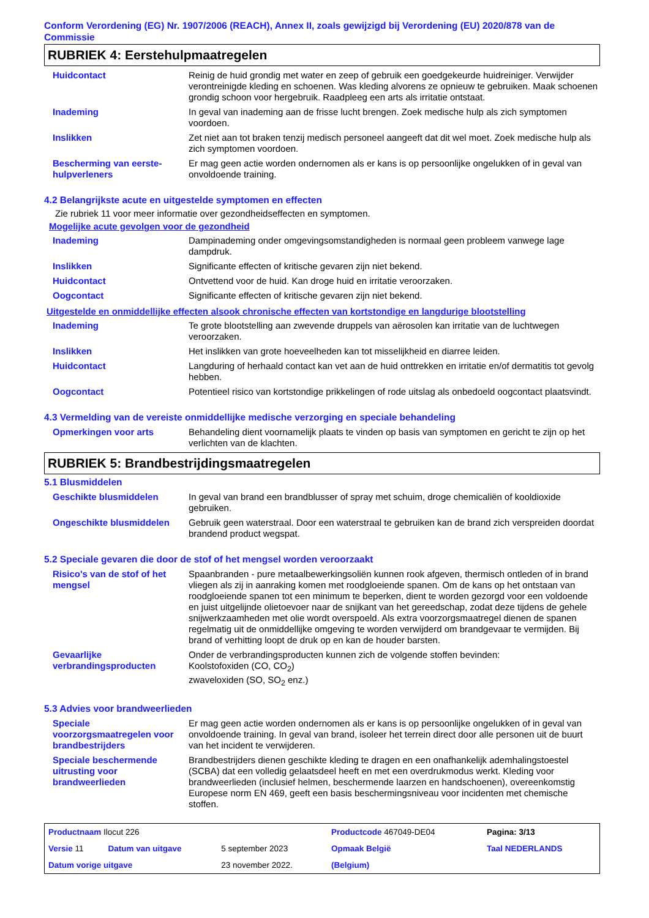Conform Verordening (EG) Nr. 1907/2006 (REACH), Annex II, zoals gewijzigd bij Verordening (EU) 2020/878 van de Commissie
RUBRIEK 4: Eerstehulpmaatregelen
| Huidcontact | Reinig de huid grondig met water en zeep of gebruik een goedgekeurde huidreiniger. Verwijder verontreinigde kleding en schoenen. Was kleding alvorens ze opnieuw te gebruiken. Maak schoenen grondig schoon voor hergebruik. Raadpleeg een arts als irritatie ontstaat. |
| Inademing | In geval van inademing aan de frisse lucht brengen. Zoek medische hulp als zich symptomen voordoen. |
| Inslikken | Zet niet aan tot braken tenzij medisch personeel aangeeft dat dit wel moet. Zoek medische hulp als zich symptomen voordoen. |
| Bescherming van eerste-hulpverleners | Er mag geen actie worden ondernomen als er kans is op persoonlijke ongelukken of in geval van onvoldoende training. |
4.2 Belangrijkste acute en uitgestelde symptomen en effecten
Zie rubriek 11 voor meer informatie over gezondheidseffecten en symptomen.
Mogelijke acute gevolgen voor de gezondheid
| Inademing | Dampinademing onder omgevingsomstandigheden is normaal geen probleem vanwege lage dampdruk. |
| Inslikken | Significante effecten of kritische gevaren zijn niet bekend. |
| Huidcontact | Ontvettend voor de huid. Kan droge huid en irritatie veroorzaken. |
| Oogcontact | Significante effecten of kritische gevaren zijn niet bekend. |
Uitgestelde en onmiddellijke effecten alsook chronische effecten van kortstondige en langdurige blootstelling
| Inademing | Te grote blootstelling aan zwevende druppels van aërosolen kan irritatie van de luchtwegen veroorzaken. |
| Inslikken | Het inslikken van grote hoeveelheden kan tot misselijkheid en diarree leiden. |
| Huidcontact | Langduring of herhaald contact kan vet aan de huid onttrekken en irritatie en/of dermatitis tot gevolg hebben. |
| Oogcontact | Potentieel risico van kortstondige prikkelingen of rode uitslag als onbedoeld oogcontact plaatsvindt. |
4.3 Vermelding van de vereiste onmiddellijke medische verzorging en speciale behandeling
| Opmerkingen voor arts | Behandeling dient voornamelijk plaats te vinden op basis van symptomen en gericht te zijn op het verlichten van de klachten. |
RUBRIEK 5: Brandbestrijdingsmaatregelen
5.1 Blusmiddelen
| Geschikte blusmiddelen | In geval van brand een brandblusser of spray met schuim, droge chemicaliën of kooldioxide gebruiken. |
| Ongeschikte blusmiddelen | Gebruik geen waterstraal. Door een waterstraal te gebruiken kan de brand zich verspreiden doordat brandend product wegspat. |
5.2 Speciale gevaren die door de stof of het mengsel worden veroorzaakt
| Risico's van de stof of het mengsel | Spaanbranden - pure metaalbewerkingsoliën kunnen rook afgeven, thermisch ontleden of in brand vliegen als zij in aanraking komen met roodgloeiende spanen. Om de kans op het ontstaan van roodgloeiende spanen tot een minimum te beperken, dient te worden gezorgd voor een voldoende en juist uitgelijnde olietoevoer naar de snijkant van het gereedschap, zodat deze tijdens de gehele snijwerkzaamheden met olie wordt overspoeld. Als extra voorzorgsmaatregel dienen de spanen regelmatig uit de onmiddellijke omgeving te worden verwijderd om brandgevaar te vermijden. Bij brand of verhitting loopt de druk op en kan de houder barsten. |
| Gevaarlijke verbrandingsproducten | Onder de verbrandingsproducten kunnen zich de volgende stoffen bevinden: Koolstofoxiden (CO, CO<sub>2</sub>) zwaveloxiden (SO, SO<sub>2</sub> enz.) |
5.3 Advies voor brandweerlieden
| Speciale voorzorgsmaatregelen voor brandbestrijders | Er mag geen actie worden ondernomen als er kans is op persoonlijke ongelukken of in geval van onvoldoende training. In geval van brand, isoleer het terrein direct door alle personen uit de buurt van het incident te verwijderen. |
| Speciale beschermende uitrusting voor brandweerlieden | Brandbestrijders dienen geschikte kleding te dragen en een onafhankelijk ademhalingstoestel (SCBA) dat een volledig gelaatsdeel heeft en met een overdrukmodus werkt. Kleding voor brandweerlieden (inclusief helmen, beschermende laarzen en handschoenen), overeenkomstig Europese norm EN 469, geeft een basis beschermingsniveau voor incidenten met chemische stoffen. |
| Productnaam Ilocut 226 | | | Productcode 467049-DE04 | | Pagina: 3/13 |
| Versie 11 | Datum van uitgave | 5 september 2023 | Opmaak België | | Taal NEDERLANDS |
| Datum vorige uitgave | | 23 november 2022. | (Belgium) | | |